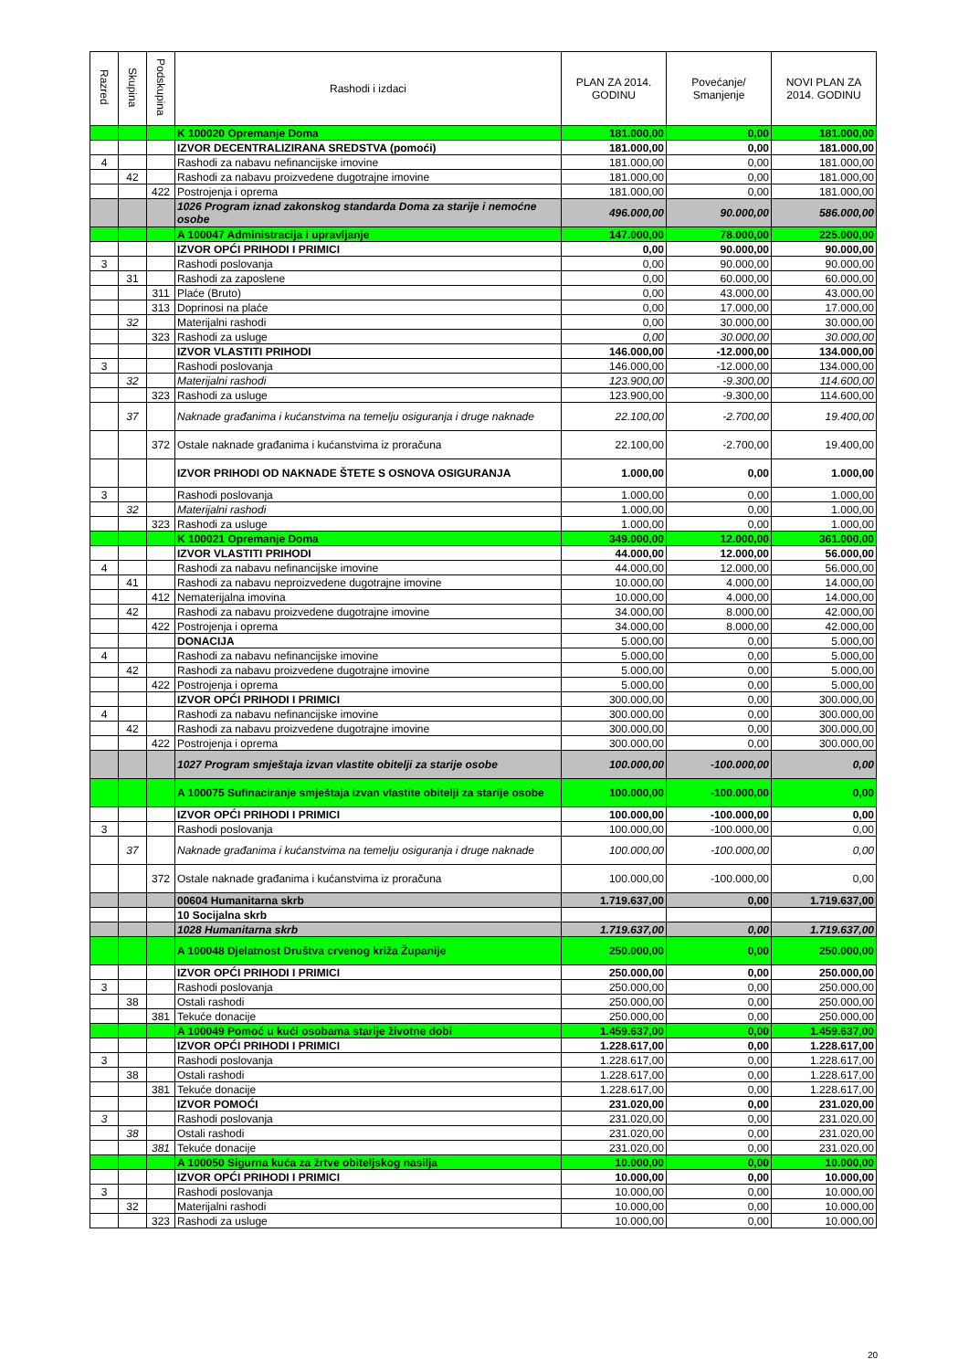| Razred | Skupina | Podskupina | Rashodi i izdaci | PLAN ZA 2014. GODINU | Povećanje/ Smanjenje | NOVI PLAN ZA 2014. GODINU |
| --- | --- | --- | --- | --- | --- | --- |
| | | | K 100020 Opremanje Doma | 181.000,00 | 0,00 | 181.000,00 |
| | | | IZVOR DECENTRALIZIRANA SREDSTVA (pomoći) | 181.000,00 | 0,00 | 181.000,00 |
| 4 | | | Rashodi za nabavu nefinancijske imovine | 181.000,00 | 0,00 | 181.000,00 |
| | 42 | | Rashodi za nabavu proizvedene dugotrajne imovine | 181.000,00 | 0,00 | 181.000,00 |
| | | 422 | Postrojenja i oprema | 181.000,00 | 0,00 | 181.000,00 |
| | | | 1026 Program iznad zakonskog standarda Doma za starije i nemoćne osobe | 496.000,00 | 90.000,00 | 586.000,00 |
| | | | A 100047 Administracija i upravljanje | 147.000,00 | 78.000,00 | 225.000,00 |
| | | | IZVOR OPĆI PRIHODI I PRIMICI | 0,00 | 90.000,00 | 90.000,00 |
| 3 | | | Rashodi poslovanja | 0,00 | 90.000,00 | 90.000,00 |
| | 31 | | Rashodi za zaposlene | 0,00 | 60.000,00 | 60.000,00 |
| | | 311 | Plaće (Bruto) | 0,00 | 43.000,00 | 43.000,00 |
| | | 313 | Doprinosi na plaće | 0,00 | 17.000,00 | 17.000,00 |
| | 32 | | Materijalni rashodi | 0,00 | 30.000,00 | 30.000,00 |
| | | 323 | Rashodi za usluge | 0,00 | 30.000,00 | 30.000,00 |
| | | | IZVOR VLASTITI PRIHODI | 146.000,00 | -12.000,00 | 134.000,00 |
| 3 | | | Rashodi poslovanja | 146.000,00 | -12.000,00 | 134.000,00 |
| | 32 | | Materijalni rashodi | 123.900,00 | -9.300,00 | 114.600,00 |
| | | 323 | Rashodi za usluge | 123.900,00 | -9.300,00 | 114.600,00 |
| | 37 | | Naknade građanima i kućanstvima na temelju osiguranja i druge naknade | 22.100,00 | -2.700,00 | 19.400,00 |
| | | 372 | Ostale naknade građanima i kućanstvima iz proračuna | 22.100,00 | -2.700,00 | 19.400,00 |
| | | | IZVOR PRIHODI OD NAKNADE ŠTETE S OSNOVA OSIGURANJA | 1.000,00 | 0,00 | 1.000,00 |
| 3 | | | Rashodi poslovanja | 1.000,00 | 0,00 | 1.000,00 |
| | 32 | | Materijalni rashodi | 1.000,00 | 0,00 | 1.000,00 |
| | | 323 | Rashodi za usluge | 1.000,00 | 0,00 | 1.000,00 |
| | | | K 100021 Opremanje Doma | 349.000,00 | 12.000,00 | 361.000,00 |
| | | | IZVOR VLASTITI PRIHODI | 44.000,00 | 12.000,00 | 56.000,00 |
| 4 | | | Rashodi za nabavu nefinancijske imovine | 44.000,00 | 12.000,00 | 56.000,00 |
| | 41 | | Rashodi za nabavu neproizvedene dugotrajne imovine | 10.000,00 | 4.000,00 | 14.000,00 |
| | | 412 | Nematerijalna imovina | 10.000,00 | 4.000,00 | 14.000,00 |
| | 42 | | Rashodi za nabavu proizvedene dugotrajne imovine | 34.000,00 | 8.000,00 | 42.000,00 |
| | | 422 | Postrojenja i oprema | 34.000,00 | 8.000,00 | 42.000,00 |
| | | | DONACIJA | 5.000,00 | 0,00 | 5.000,00 |
| 4 | | | Rashodi za nabavu nefinancijske imovine | 5.000,00 | 0,00 | 5.000,00 |
| | 42 | | Rashodi za nabavu proizvedene dugotrajne imovine | 5.000,00 | 0,00 | 5.000,00 |
| | | 422 | Postrojenja i oprema | 5.000,00 | 0,00 | 5.000,00 |
| | | | IZVOR OPĆI PRIHODI I PRIMICI | 300.000,00 | 0,00 | 300.000,00 |
| 4 | | | Rashodi za nabavu nefinancijske imovine | 300.000,00 | 0,00 | 300.000,00 |
| | 42 | | Rashodi za nabavu proizvedene dugotrajne imovine | 300.000,00 | 0,00 | 300.000,00 |
| | | 422 | Postrojenja i oprema | 300.000,00 | 0,00 | 300.000,00 |
| | | | 1027 Program smještaja izvan vlastite obitelji za starije osobe | 100.000,00 | -100.000,00 | 0,00 |
| | | | A 100075 Sufinaciranje smještaja izvan vlastite obitelji za starije osobe | 100.000,00 | -100.000,00 | 0,00 |
| | | | IZVOR OPĆI PRIHODI I PRIMICI | 100.000,00 | -100.000,00 | 0,00 |
| 3 | | | Rashodi poslovanja | 100.000,00 | -100.000,00 | 0,00 |
| | 37 | | Naknade građanima i kućanstvima na temelju osiguranja i druge naknade | 100.000,00 | -100.000,00 | 0,00 |
| | | 372 | Ostale naknade građanima i kućanstvima iz proračuna | 100.000,00 | -100.000,00 | 0,00 |
| | | | 00604 Humanitarna skrb | 1.719.637,00 | 0,00 | 1.719.637,00 |
| | | | 10 Socijalna skrb | | | |
| | | | 1028 Humanitarna skrb | 1.719.637,00 | 0,00 | 1.719.637,00 |
| | | | A 100048 Djelatnost Društva crvenog križa Županije | 250.000,00 | 0,00 | 250.000,00 |
| | | | IZVOR OPĆI PRIHODI I PRIMICI | 250.000,00 | 0,00 | 250.000,00 |
| 3 | | | Rashodi poslovanja | 250.000,00 | 0,00 | 250.000,00 |
| | 38 | | Ostali rashodi | 250.000,00 | 0,00 | 250.000,00 |
| | | 381 | Tekuće donacije | 250.000,00 | 0,00 | 250.000,00 |
| | | | A 100049 Pomoć u kući osobama starije životne dobi | 1.459.637,00 | 0,00 | 1.459.637,00 |
| | | | IZVOR OPĆI PRIHODI I PRIMICI | 1.228.617,00 | 0,00 | 1.228.617,00 |
| 3 | | | Rashodi poslovanja | 1.228.617,00 | 0,00 | 1.228.617,00 |
| | 38 | | Ostali rashodi | 1.228.617,00 | 0,00 | 1.228.617,00 |
| | | 381 | Tekuće donacije | 1.228.617,00 | 0,00 | 1.228.617,00 |
| | | | IZVOR POMOĆI | 231.020,00 | 0,00 | 231.020,00 |
| 3 | | | Rashodi poslovanja | 231.020,00 | 0,00 | 231.020,00 |
| | 38 | | Ostali rashodi | 231.020,00 | 0,00 | 231.020,00 |
| | | 381 | Tekuće donacije | 231.020,00 | 0,00 | 231.020,00 |
| | | | A 100050 Sigurna kuća za žrtve obiteljskog nasilja | 10.000,00 | 0,00 | 10.000,00 |
| | | | IZVOR OPĆI PRIHODI I PRIMICI | 10.000,00 | 0,00 | 10.000,00 |
| 3 | | | Rashodi poslovanja | 10.000,00 | 0,00 | 10.000,00 |
| | 32 | | Materijalni rashodi | 10.000,00 | 0,00 | 10.000,00 |
| | | 323 | Rashodi za usluge | 10.000,00 | 0,00 | 10.000,00 |
20